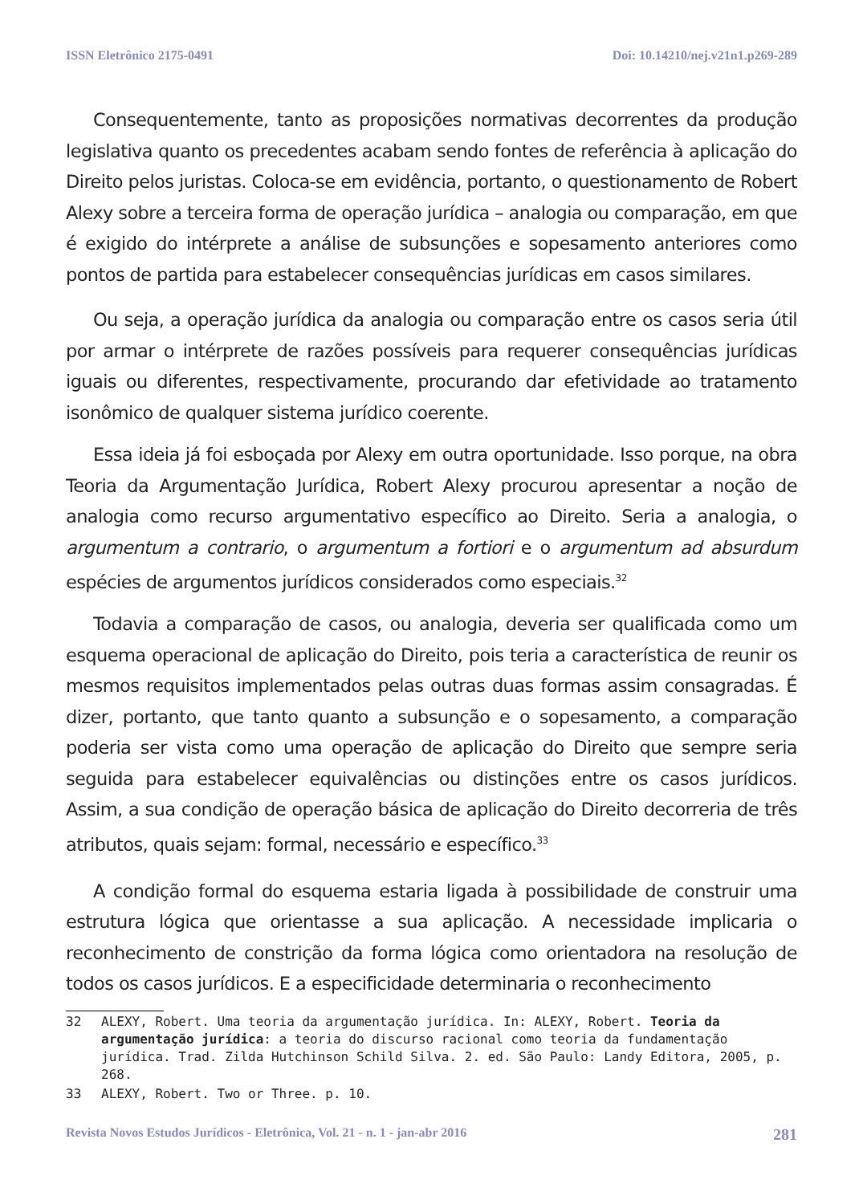ISSN Eletrônico 2175-0491 Doi: 10.14210/nej.v21n1.p269-289
Consequentemente, tanto as proposições normativas decorrentes da produção legislativa quanto os precedentes acabam sendo fontes de referência à aplicação do Direito pelos juristas. Coloca-se em evidência, portanto, o questionamento de Robert Alexy sobre a terceira forma de operação jurídica – analogia ou comparação, em que é exigido do intérprete a análise de subsunções e sopesamento anteriores como pontos de partida para estabelecer consequências jurídicas em casos similares.
Ou seja, a operação jurídica da analogia ou comparação entre os casos seria útil por armar o intérprete de razões possíveis para requerer consequências jurídicas iguais ou diferentes, respectivamente, procurando dar efetividade ao tratamento isonômico de qualquer sistema jurídico coerente.
Essa ideia já foi esboçada por Alexy em outra oportunidade. Isso porque, na obra Teoria da Argumentação Jurídica, Robert Alexy procurou apresentar a noção de analogia como recurso argumentativo específico ao Direito. Seria a analogia, o argumentum a contrario, o argumentum a fortiori e o argumentum ad absurdum espécies de argumentos jurídicos considerados como especiais.<sup>32</sup>
Todavia a comparação de casos, ou analogia, deveria ser qualificada como um esquema operacional de aplicação do Direito, pois teria a característica de reunir os mesmos requisitos implementados pelas outras duas formas assim consagradas. É dizer, portanto, que tanto quanto a subsunção e o sopesamento, a comparação poderia ser vista como uma operação de aplicação do Direito que sempre seria seguida para estabelecer equivalências ou distinções entre os casos jurídicos. Assim, a sua condição de operação básica de aplicação do Direito decorreria de três atributos, quais sejam: formal, necessário e específico.<sup>33</sup>
A condição formal do esquema estaria ligada à possibilidade de construir uma estrutura lógica que orientasse a sua aplicação. A necessidade implicaria o reconhecimento de constrição da forma lógica como orientadora na resolução de todos os casos jurídicos. E a especificidade determinaria o reconhecimento
32 ALEXY, Robert. Uma teoria da argumentação jurídica. In: ALEXY, Robert. Teoria da argumentação jurídica: a teoria do discurso racional como teoria da fundamentação jurídica. Trad. Zilda Hutchinson Schild Silva. 2. ed. São Paulo: Landy Editora, 2005, p. 268.
33 ALEXY, Robert. Two or Three. p. 10.
Revista Novos Estudos Jurídicos - Eletrônica, Vol. 21 - n. 1 - jan-abr 2016 281